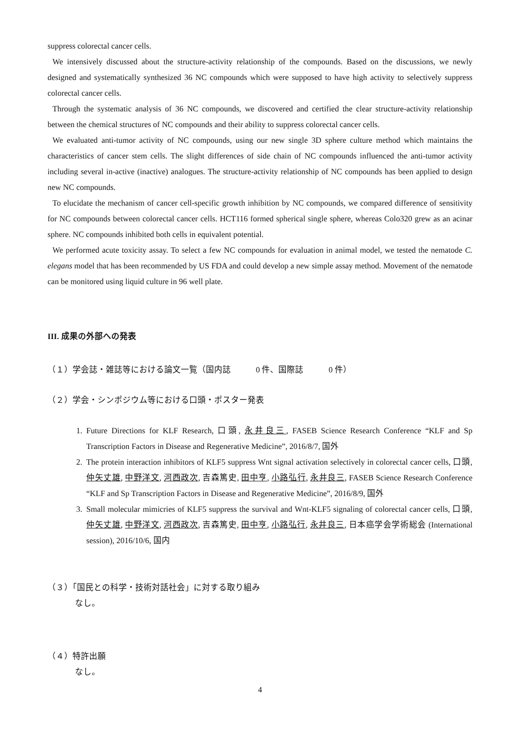suppress colorectal cancer cells.
We intensively discussed about the structure-activity relationship of the compounds. Based on the discussions, we newly designed and systematically synthesized 36 NC compounds which were supposed to have high activity to selectively suppress colorectal cancer cells.
Through the systematic analysis of 36 NC compounds, we discovered and certified the clear structure-activity relationship between the chemical structures of NC compounds and their ability to suppress colorectal cancer cells.
We evaluated anti-tumor activity of NC compounds, using our new single 3D sphere culture method which maintains the characteristics of cancer stem cells. The slight differences of side chain of NC compounds influenced the anti-tumor activity including several in-active (inactive) analogues. The structure-activity relationship of NC compounds has been applied to design new NC compounds.
To elucidate the mechanism of cancer cell-specific growth inhibition by NC compounds, we compared difference of sensitivity for NC compounds between colorectal cancer cells. HCT116 formed spherical single sphere, whereas Colo320 grew as an acinar sphere. NC compounds inhibited both cells in equivalent potential.
We performed acute toxicity assay. To select a few NC compounds for evaluation in animal model, we tested the nematode C. elegans model that has been recommended by US FDA and could develop a new simple assay method. Movement of the nematode can be monitored using liquid culture in 96 well plate.
III. 成果の外部への発表
（１）学会誌・雑誌等における論文一覧（国内誌　　　0 件、国際誌　　　0 件）
（２）学会・シンポジウム等における口頭・ポスター発表
1. Future Directions for KLF Research, 口頭, 永井良三, FASEB Science Research Conference “KLF and Sp Transcription Factors in Disease and Regenerative Medicine”, 2016/8/7, 国外
2. The protein interaction inhibitors of KLF5 suppress Wnt signal activation selectively in colorectal cancer cells, 口頭, 仲矢丈雄, 中野洋文, 河西政次, 吉森篤史, 田中亨, 小路弘行, 永井良三, FASEB Science Research Conference “KLF and Sp Transcription Factors in Disease and Regenerative Medicine”, 2016/8/9, 国外
3. Small molecular mimicries of KLF5 suppress the survival and Wnt-KLF5 signaling of colorectal cancer cells, 口頭, 仲矢丈雄, 中野洋文, 河西政次, 吉森篤史, 田中亨, 小路弘行, 永井良三, 日本癌学会学術総会 (International session), 2016/10/6, 国内
（３）「国民との科学・技術対話社会」に対する取り組み
なし。
（４）特許出願
なし。
4